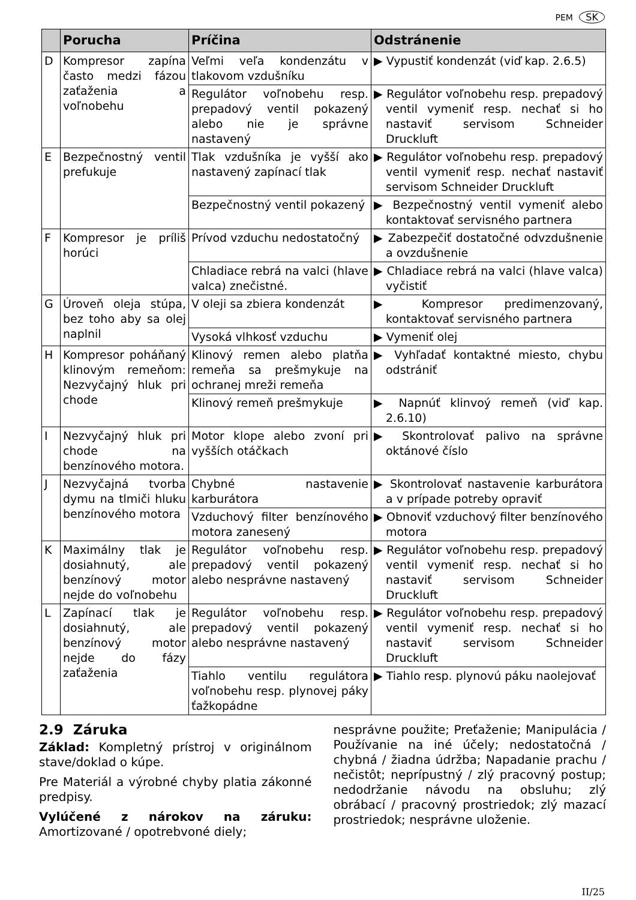PEM SK
| | Porucha | Príčina | Odstránenie |
| --- | --- | --- | --- |
| D | Kompresor zapína často medzi fázou zaťaženia a voľnobehu | Veľmi veľa kondenzátu v tlakovom vzdušníku | ▶ Vypustiť kondenzát (viď kap. 2.6.5) |
| | | Regulátor voľnobehu resp. prepadový ventil pokazený alebo nie je správne nastavený | ▶ Regulátor voľnobehu resp. prepadový ventil vymeniť resp. nechať si ho nastaviť servisom Schneider Druckluft |
| E | Bezpečnostný ventil prefukuje | Tlak vzdušníka je vyšší ako nastavený zapínací tlak | ▶ Regulátor voľnobehu resp. prepadový ventil vymeniť resp. nechať nastaviť servisom Schneider Druckluft |
| | | Bezpečnostný ventil pokazený | ▶ Bezpečnostný ventil vymeniť alebo kontaktovať servisného partnera |
| F | Kompresor je príliš horúci | Prívod vzduchu nedostatočný | ▶ Zabezpečiť dostatočné odvzdušnenie a ovzdušnenie |
| | | Chladiace rebrá na valci (hlave valca) znečistné. | ▶ Chladiace rebrá na valci (hlave valca) vyčistiť |
| G | Úroveň oleja stúpa, bez toho aby sa olej naplnil | V oleji sa zbiera kondenzát | ▶ Kompresor predimenzovaný, kontaktovať servisného partnera |
| | | Vysoká vlhkosť vzduchu | ▶ Vymeniť olej |
| H | Kompresor poháňaný klinovým remeňom: Nezvyčajný hluk pri chode | Klinový remen alebo platňa remeňa sa prešmykuje na ochranej mreži remeňa | ▶ Vyhľadať kontaktné miesto, chybu odstrániť |
| | | Klinový remeň prešmykuje | ▶ Napnúť klinvoý remeň (viď kap. 2.6.10) |
| I | Nezvyčajný hluk pri chode na benzínového motora. | Motor klope alebo zvoní pri vyšších otáčkach | ▶ Skontrolovať palivo na správne oktánové číslo |
| J | Nezvyčajná tvorba dymu na tlmiči hluku benzínového motora | Chybné nastavenie karburátora | ▶ Skontrolovať nastavenie karburátora a v prípade potreby opraviť |
| | | Vzduchový filter benzínového motora zanesený | ▶ Obnoviť vzduchový filter benzínového motora |
| K | Maximálny tlak je dosiahnutý, ale benzínový motor nejde do voľnobehu | Regulátor voľnobehu resp. prepadový ventil pokazený alebo nesprávne nastavený | ▶ Regulátor voľnobehu resp. prepadový ventil vymeniť resp. nechať si ho nastaviť servisom Schneider Druckluft |
| L | Zapínací tlak je dosiahnutý, ale benzínový motor nejde do fázy zaťaženia | Regulátor voľnobehu resp. prepadový ventil pokazený alebo nesprávne nastavený | ▶ Regulátor voľnobehu resp. prepadový ventil vymeniť resp. nechať si ho nastaviť servisom Schneider Druckluft |
| | | Tiahlo ventilu regulátora voľnobehu resp. plynovej páky ťažkopádne | ▶ Tiahlo resp. plynovú páku naolejovať |
2.9 Záruka
Základ: Kompletný prístroj v originálnom stave/doklad o kúpe.
Pre Materiál a výrobné chyby platia zákonné predpisy.
Vylúčené z nárokov na záruku: Amortizované / opotrebvoné diely;
nesprávne použite; Preťaženie; Manipulácia / Používanie na iné účely; nedostatočná / chybná / žiadna údržba; Napadanie prachu / nečistôt; neprípustný / zlý pracovný postup; nedodržanie návodu na obsluhu; zlý obrábací / pracovný prostriedok; zlý mazací prostriedok; nesprávne uloženie.
II/25